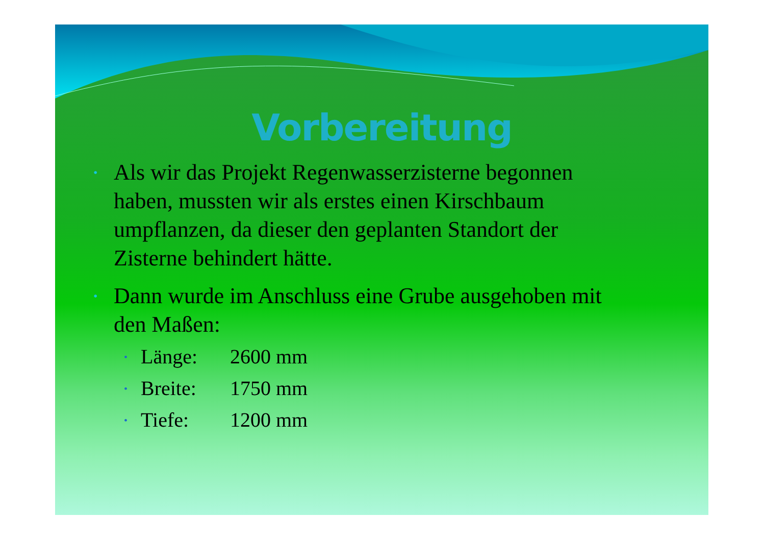Vorbereitung
• Als wir das Projekt Regenwasserzisterne begonnen haben, mussten wir als erstes einen Kirschbaum umpflanzen, da dieser den geplanten Standort der Zisterne behindert hätte.
• Dann wurde im Anschluss eine Grube ausgehoben mit den Maßen:
• Länge: 2600 mm
• Breite: 1750 mm
• Tiefe: 1200 mm